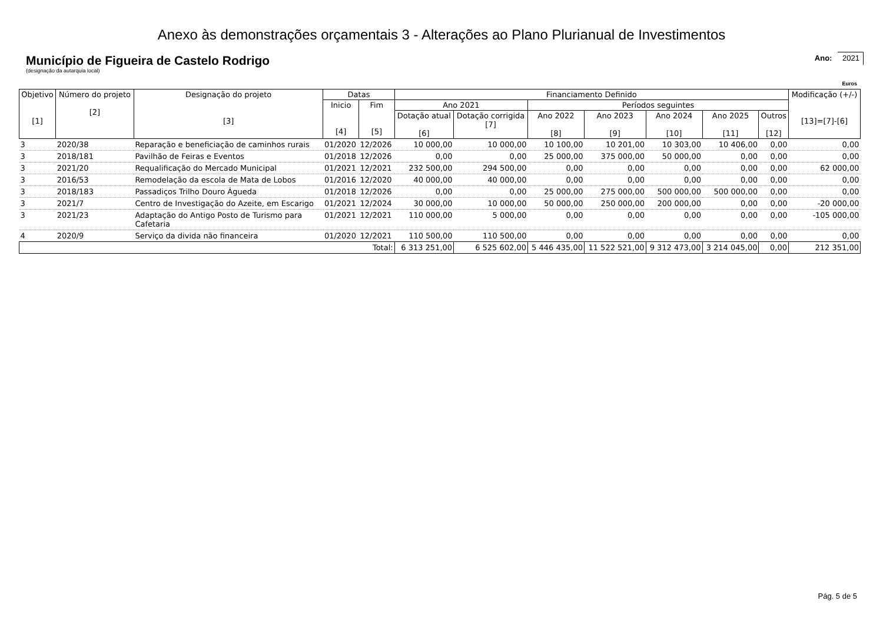Anexo às demonstrações orçamentais 3 - Alterações ao Plano Plurianual de Investimentos
Município de Figueira de Castelo Rodrigo
Ano: 2021
(designação da autarquia local)
Euros
| Objetivo [1] | Número do projeto [2] | Designação do projeto [3] | Datas | | Financiamento Definido | | | | | | | Modificação (+/-) [13]=[7]-[6] |
| --- | --- | --- | --- | --- | --- | --- | --- | --- | --- | --- | --- | --- |
| | | | Inicio [4] | Fim [5] | Ano 2021 | | Períodos seguintes | | | | | |
| | | | | | Dotação atual [6] | Dotação corrigida [7] | Ano 2022 [8] | Ano 2023 [9] | Ano 2024 [10] | Ano 2025 [11] | Outros [12] | |
| 3 | 2020/38 | Reparação e beneficiação de caminhos rurais | 01/2020 | 12/2026 | 10 000,00 | 10 000,00 | 10 100,00 | 10 201,00 | 10 303,00 | 10 406,00 | 0,00 | 0,00 |
| 3 | 2018/181 | Pavilhão de Feiras e Eventos | 01/2018 | 12/2026 | 0,00 | 0,00 | 25 000,00 | 375 000,00 | 50 000,00 | 0,00 | 0,00 | 0,00 |
| 3 | 2021/20 | Requalificação do Mercado Municipal | 01/2021 | 12/2021 | 232 500,00 | 294 500,00 | 0,00 | 0,00 | 0,00 | 0,00 | 0,00 | 62 000,00 |
| 3 | 2016/53 | Remodelação da escola de Mata de Lobos | 01/2016 | 12/2020 | 40 000,00 | 40 000,00 | 0,00 | 0,00 | 0,00 | 0,00 | 0,00 | 0,00 |
| 3 | 2018/183 | Passadiços Trilho Douro Águeda | 01/2018 | 12/2026 | 0,00 | 0,00 | 25 000,00 | 275 000,00 | 500 000,00 | 500 000,00 | 0,00 | 0,00 |
| 3 | 2021/7 | Centro de Investigação do Azeite, em Escarigo | 01/2021 | 12/2024 | 30 000,00 | 10 000,00 | 50 000,00 | 250 000,00 | 200 000,00 | 0,00 | 0,00 | -20 000,00 |
| 3 | 2021/23 | Adaptação do Antigo Posto de Turismo para Cafetaria | 01/2021 | 12/2021 | 110 000,00 | 5 000,00 | 0,00 | 0,00 | 0,00 | 0,00 | 0,00 | -105 000,00 |
| 4 | 2020/9 | Serviço da divida não financeira | 01/2020 | 12/2021 | 110 500,00 | 110 500,00 | 0,00 | 0,00 | 0,00 | 0,00 | 0,00 | 0,00 |
| Total: | | | | | 6 313 251,00 | 6 525 602,00 | 5 446 435,00 | 11 522 521,00 | 9 312 473,00 | 3 214 045,00 | 0,00 | 212 351,00 |
Pág. 5 de 5